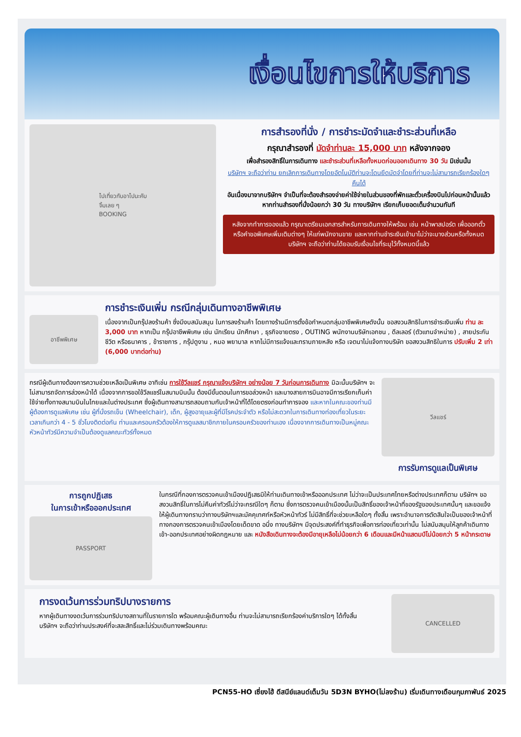เงื่อนไขการให้บริการ
ไปเที่ยวกับอาไปนะคับ
จิ้มเลย ๆ
BOOKING
การสำรองที่นั่ง / การชำระมัดจำและชำระส่วนที่เหลือ
กรุณาสำรองที่ มัดจำท่านละ 15,000 บาท หลังจากจอง
เพื่อสำรองสิทธิ์ในการเดินทาง และชำระส่วนที่เหลือทั้งหมดก่อนออกเดินทาง 30 วัน มิเช่นนั้น
บริษัทฯ จะถือว่าท่าน ยกเลิกการเดินทางโดยอัตโนมัติท่านจะโดนยึดมัดจำโดยที่ท่านจะไม่สามารถเรียกร้องใดๆ คืนได้
อันเนื่องมาจากบริษัทฯ จำเป็นที่จะต้องสำรองจ่ายค่าใช้จ่ายในส่วนของที่พักและตั๋วเครื่องบินไปก่อนหน้านั้นแล้ว หากท่านสำรองที่นั่งน้อยกว่า 30 วัน ทางบริษัทฯ เรียกเก็บยอดเต็มจำนวนทันที
หลังจากทำการจองแล้ว กรุณาเตรียมเอกสารสำหรับการเดินทางให้พร้อม เช่น หน้าพาสปอร์ต เพื่อออกตั๋วหรือคำขอพิเศษเพิ่มเติมต่างๆ ให้แก่พนักงานขาย และหากท่านชำระเงินเข้ามาไม่ว่าจะบางส่วนหรือทั้งหมด บริษัทฯ จะถือว่าท่านได้ยอมรับเงื่อนไขที่ระบุไว้ทั้งหมดนี้แล้ว
อาชีพพิเศษ
การชำระเงินเพิ่ม กรณีกลุ่มเดินทางอาชีพพิเศษ
เนื่องจากเป็นกรุ๊ปลงร้านค้า ซึ่งมีงบสนับสนุน ในการลงร้านค้า โดยทางร้านมีการตั้งข้อกำหนดกลุ่มอาชีพพิเศษดังนั้น ขอสงวนสิทธิในการชำระเงินเพิ่ม ท่าน ละ 3,000 บาท หากเป็น กรุ๊ปอาชีพพิเศษ เช่น นักเรียน นักศึกษา , ธุรกิจขายตรง , OUTING พนักงานบริษัทเอกชน , ดีลเลอร์ (ตัวแทนจำหน่าย) , สายประกันชีวิต หรือธนาคาร , ข้าราชการ , กรุ๊ปดูงาน , หมอ พยาบาล หากไม่มีการแจ้งและทราบภายหลัง หรือ เจตนาไม่แจ้งทางบริษัท ขอสงวนสิทธิในการ ปรับเพิ่ม 2 เท่า (6,000 บาทต่อท่าน)
กรณีผู้เดินทางต้องการความช่วยเหลือเป็นพิเศษ อาทิเช่น การใช้วีลแชร์ กรุณาแจ้งบริษัทฯ อย่างน้อย 7 วันก่อนการเดินทาง มิฉะนั้นบริษัทฯ จะไม่สามารถจัดการล่วงหน้าได้ เนื่องจากการขอใช้วีลแชร์ในสนามบินนั้น ต้องมีขั้นตอนในการขอล่วงหน้า และบางสายการบินอาจมีการเรียกเก็บค่าใช้จ่ายทั้งทางสนามบินในไทยและในต่างประเทศ ซึ่งผู้เดินทางสามารถสอบถามกับเจ้าหน้าที่ได้โดยตรงก่อนทำการจอง และหากในคณะของท่านมีผู้ต้องการดูแลพิเศษ เช่น ผู้ที่นั่งรถเข็น (Wheelchair), เด็ก, ผู้สูงอายุและผู้ที่มีโรคประจำตัว หรือไม่สะดวกในการเดินทางท่องเที่ยวในระยะเวลาเกินกว่า 4 - 5 ชั่วโมงติดต่อกัน ท่านและครอบครัวต้องให้การดูแลสมาชิกภายในครอบครัวของท่านเอง เนื่องจากการเดินทางเป็นหมู่คณะ หัวหน้าทัวร์มีความจำเป็นต้องดูแลคณะทัวร์ทั้งหมด
วีลแชร์
การรับการดูแลเป็นพิเศษ
การถูกปฏิเสธ
ในการเข้าหรือออกประเทศ
PASSPORT
ในกรณีที่กองการตรวจคนเข้าเมืองปฏิเสธมิให้ท่านเดินทางเข้าหรือออกประเทศ ไม่ว่าจะเป็นประเทศไทยหรือต่างประเทศก็ตาม บริษัทฯ ขอสงวนสิทธิ์ในการไม่คืนค่าทัวร์ไม่ว่าจะกรณีใดๆ ก็ตาม ซึ่งการตรวจคนเข้าเมืองนั้นเป็นสิทธิ์ของเจ้าหน้าที่ของรัฐของประเทศนั้นๆ และขอแจ้งให้ผู้เดินทางทราบว่าทางบริษัทฯและมัคคุเทศก์หรือหัวหน้าทัวร์ ไม่มีสิทธิ์ที่จะช่วยเหลือใดๆ ทั้งสิ้น เพราะอำนาจการตัดสินใจเป็นของเจ้าหน้าที่ทางกองการตรวจคนเข้าเมืองโดยเด็ดขาด อนึ่ง ทางบริษัทฯ มีจุดประสงค์ที่ทำธุรกิจเพื่อการท่องเที่ยวเท่านั้น ไม่สนับสนุนให้ลูกค้าเดินทาง เข้า-ออกประเทศอย่างผิดกฎหมาย และ หนังสือเดินทางจะต้องมีอายุเหลือไม่น้อยกว่า 6 เดือนและมีหน้าแสตมป์ไม่น้อยกว่า 5 หน้ากระดาษ
การงดเว้นการร่วมทริปบางรายการ
หากผู้เดินทางงดเว้นการร่วมทริปบางสถานที่ในรายการใด พร้อมคณะผู้เดินทางอื่น ท่านจะไม่สามารถเรียกร้องค่าบริการใดๆ ได้ทั้งสิ้น บริษัทฯ จะถือว่าท่านประสงค์ที่จะสละสิทธิ์และไม่ร่วมเดินทางพร้อมคณะ
CANCELLED
PCN55-HO เซี่ยงไฮ้ ดีสนีย์แลนด์เต็มวัน 5D3N BYHO(ไม่ลงร้าน) เริ่มเดินทางเดือนกุมภาพันธ์ 2025